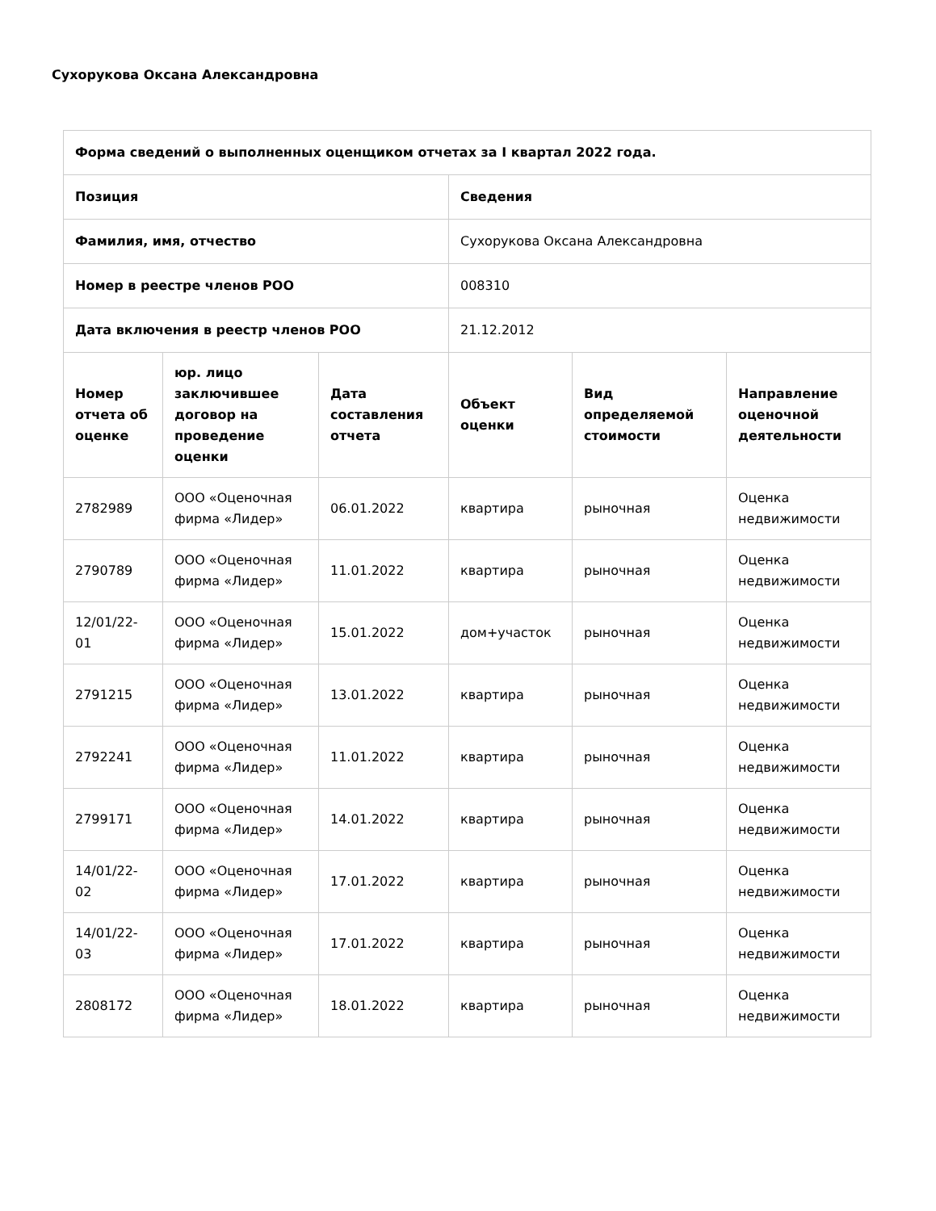Сухорукова Оксана Александровна
| Форма сведений о выполненных оценщиком отчетах за I квартал 2022 года. | | | | | |
| --- | --- | --- | --- | --- | --- |
| Позиция | | | Сведения | | |
| Фамилия, имя, отчество | | | Сухорукова Оксана Александровна | | |
| Номер в реестре членов РОО | | | 008310 | | |
| Дата включения в реестр членов РОО | | | 21.12.2012 | | |
| Номер отчета об оценке | юр. лицо заключившее договор на проведение оценки | Дата составления отчета | Объект оценки | Вид определяемой стоимости | Направление оценочной деятельности |
| 2782989 | ООО «Оценочная фирма «Лидер» | 06.01.2022 | квартира | рыночная | Оценка недвижимости |
| 2790789 | ООО «Оценочная фирма «Лидер» | 11.01.2022 | квартира | рыночная | Оценка недвижимости |
| 12/01/22-01 | ООО «Оценочная фирма «Лидер» | 15.01.2022 | дом+участок | рыночная | Оценка недвижимости |
| 2791215 | ООО «Оценочная фирма «Лидер» | 13.01.2022 | квартира | рыночная | Оценка недвижимости |
| 2792241 | ООО «Оценочная фирма «Лидер» | 11.01.2022 | квартира | рыночная | Оценка недвижимости |
| 2799171 | ООО «Оценочная фирма «Лидер» | 14.01.2022 | квартира | рыночная | Оценка недвижимости |
| 14/01/22-02 | ООО «Оценочная фирма «Лидер» | 17.01.2022 | квартира | рыночная | Оценка недвижимости |
| 14/01/22-03 | ООО «Оценочная фирма «Лидер» | 17.01.2022 | квартира | рыночная | Оценка недвижимости |
| 2808172 | ООО «Оценочная фирма «Лидер» | 18.01.2022 | квартира | рыночная | Оценка недвижимости |